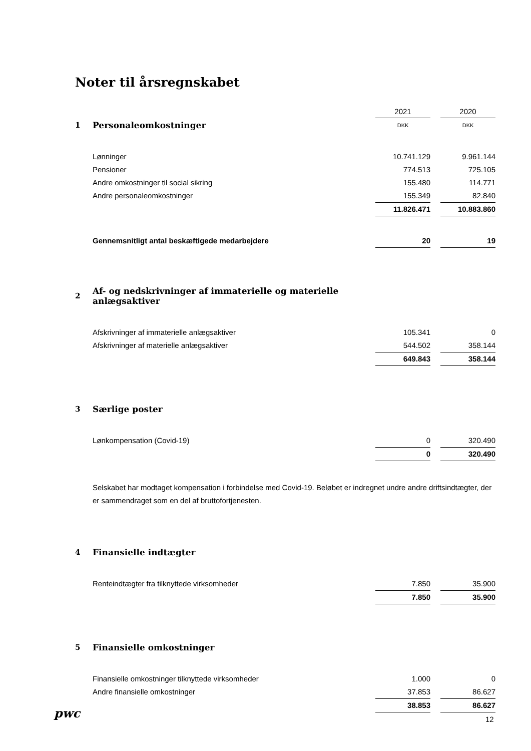Noter til årsregnskabet
| | | 2021 | | 2020 |
| 1 | Personaleomkostninger | DKK | | DKK |
| | Lønninger | 10.741.129 | | 9.961.144 |
| | Pensioner | 774.513 | | 725.105 |
| | Andre omkostninger til social sikring | 155.480 | | 114.771 |
| | Andre personaleomkostninger | 155.349 | | 82.840 |
| | | 11.826.471 | | 10.883.860 |
| | Gennemsnitligt antal beskæftigede medarbejdere | 20 | | 19 |
| 2 | Af- og nedskrivninger af immaterielle og materielle anlægsaktiver | | | |
| | Afskrivninger af immaterielle anlægsaktiver | 105.341 | | 0 |
| | Afskrivninger af materielle anlægsaktiver | 544.502 | | 358.144 |
| | | 649.843 | | 358.144 |
| 3 | Særlige poster | | | |
| | Lønkompensation (Covid-19) | 0 | | 320.490 |
| | | 0 | | 320.490 |
| | Selskabet har modtaget kompensation i forbindelse med Covid-19. Beløbet er indregnet undre andre driftsindtægter, der er sammendraget som en del af bruttofortjenesten. | | | |
| 4 | Finansielle indtægter | | | |
| | Renteindtægter fra tilknyttede virksomheder | 7.850 | | 35.900 |
| | | 7.850 | | 35.900 |
| 5 | Finansielle omkostninger | | | |
| | Finansielle omkostninger tilknyttede virksomheder | 1.000 | | 0 |
| | Andre finansielle omkostninger | 37.853 | | 86.627 |
| | | 38.853 | | 86.627 |
pwc 12